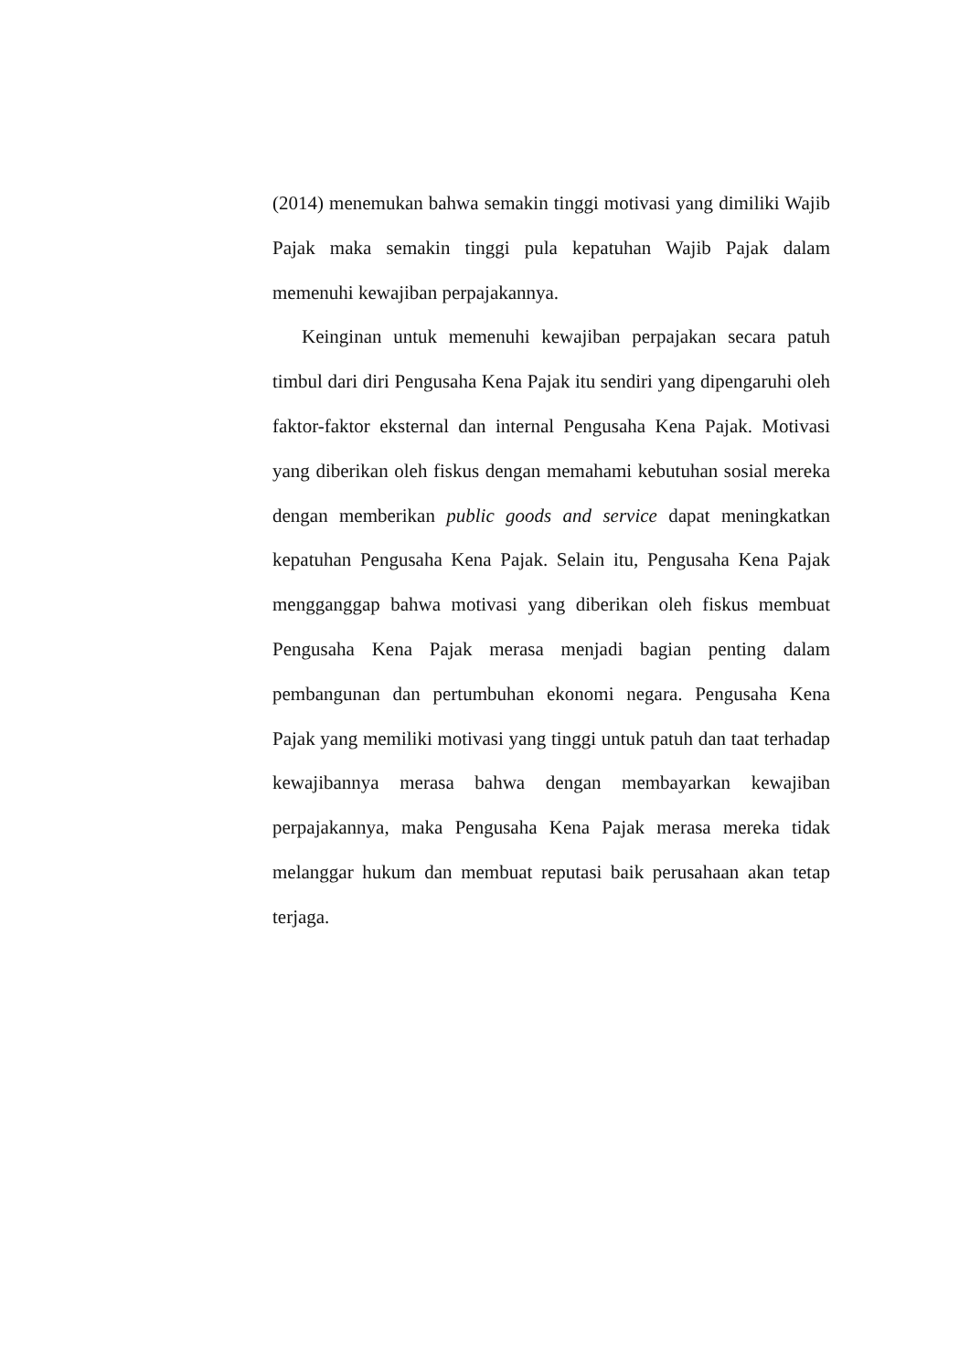(2014) menemukan bahwa semakin tinggi motivasi yang dimiliki Wajib Pajak maka semakin tinggi pula kepatuhan Wajib Pajak dalam memenuhi kewajiban perpajakannya.
Keinginan untuk memenuhi kewajiban perpajakan secara patuh timbul dari diri Pengusaha Kena Pajak itu sendiri yang dipengaruhi oleh faktor-faktor eksternal dan internal Pengusaha Kena Pajak. Motivasi yang diberikan oleh fiskus dengan memahami kebutuhan sosial mereka dengan memberikan public goods and service dapat meningkatkan kepatuhan Pengusaha Kena Pajak. Selain itu, Pengusaha Kena Pajak mengganggap bahwa motivasi yang diberikan oleh fiskus membuat Pengusaha Kena Pajak merasa menjadi bagian penting dalam pembangunan dan pertumbuhan ekonomi negara. Pengusaha Kena Pajak yang memiliki motivasi yang tinggi untuk patuh dan taat terhadap kewajibannya merasa bahwa dengan membayarkan kewajiban perpajakannya, maka Pengusaha Kena Pajak merasa mereka tidak melanggar hukum dan membuat reputasi baik perusahaan akan tetap terjaga.